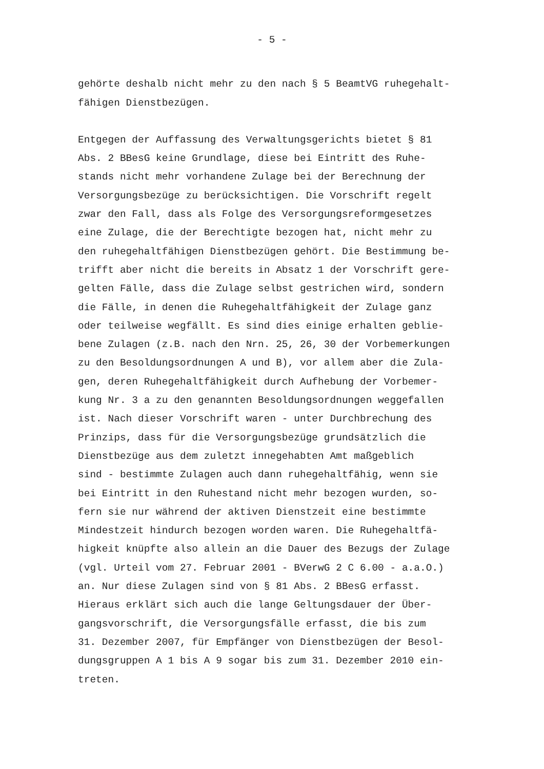- 5 -
gehörte deshalb nicht mehr zu den nach § 5 BeamtVG ruhegehalt- fähigen Dienstbezügen.
Entgegen der Auffassung des Verwaltungsgerichts bietet § 81 Abs. 2 BBesG keine Grundlage, diese bei Eintritt des Ruhe- stands nicht mehr vorhandene Zulage bei der Berechnung der Versorgungsbezüge zu berücksichtigen. Die Vorschrift regelt zwar den Fall, dass als Folge des Versorgungsreformgesetzes eine Zulage, die der Berechtigte bezogen hat, nicht mehr zu den ruhegehaltfähigen Dienstbezügen gehört. Die Bestimmung be- trifft aber nicht die bereits in Absatz 1 der Vorschrift gere- gelten Fälle, dass die Zulage selbst gestrichen wird, sondern die Fälle, in denen die Ruhegehaltfähigkeit der Zulage ganz oder teilweise wegfällt. Es sind dies einige erhalten geblie- bene Zulagen (z.B. nach den Nrn. 25, 26, 30 der Vorbemerkungen zu den Besoldungsordnungen A und B), vor allem aber die Zula- gen, deren Ruhegehaltfähigkeit durch Aufhebung der Vorbemer- kung Nr. 3 a zu den genannten Besoldungsordnungen weggefallen ist. Nach dieser Vorschrift waren - unter Durchbrechung des Prinzips, dass für die Versorgungsbezüge grundsätzlich die Dienstbezüge aus dem zuletzt innegehabten Amt maßgeblich sind - bestimmte Zulagen auch dann ruhegehaltfähig, wenn sie bei Eintritt in den Ruhestand nicht mehr bezogen wurden, so- fern sie nur während der aktiven Dienstzeit eine bestimmte Mindestzeit hindurch bezogen worden waren. Die Ruhegehaltfä- higkeit knüpfte also allein an die Dauer des Bezugs der Zulage (vgl. Urteil vom 27. Februar 2001 - BVerwG 2 C 6.00 - a.a.O.) an. Nur diese Zulagen sind von § 81 Abs. 2 BBesG erfasst. Hieraus erklärt sich auch die lange Geltungsdauer der Über- gangsvorschrift, die Versorgungsfälle erfasst, die bis zum 31. Dezember 2007, für Empfänger von Dienstbezügen der Besol- dungsgruppen A 1 bis A 9 sogar bis zum 31. Dezember 2010 ein- treten.